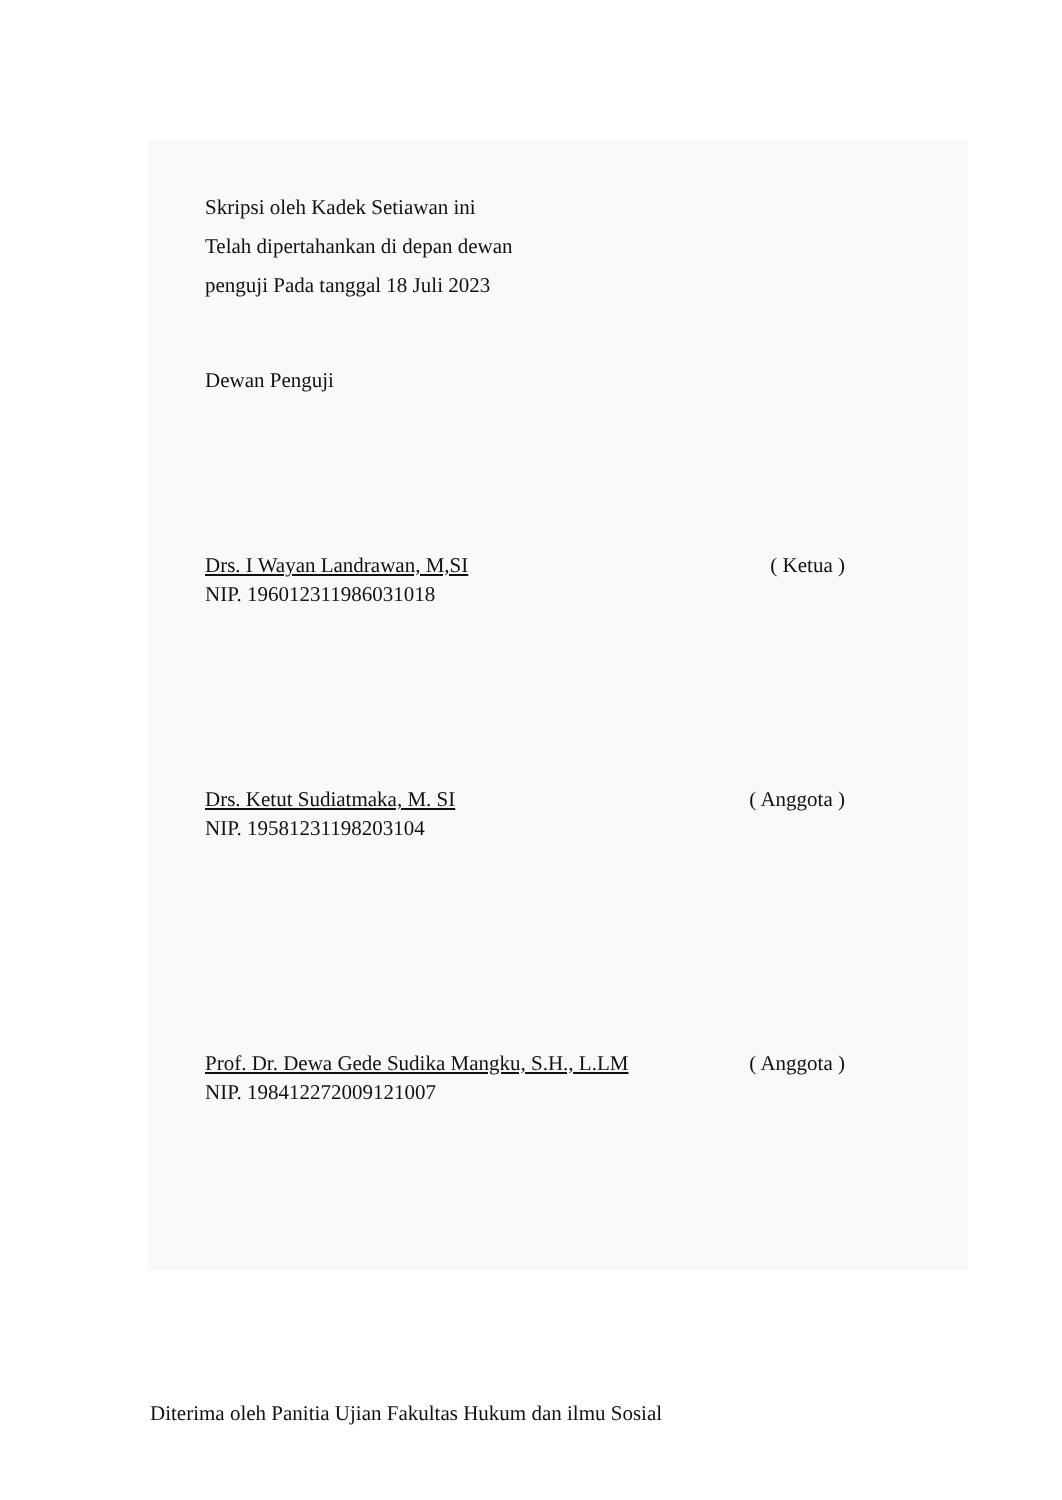Skripsi oleh Kadek Setiawan ini
Telah dipertahankan di depan dewan
penguji Pada tanggal 18 Juli 2023
Dewan Penguji
Drs. I Wayan Landrawan, M,SI ( Ketua )
NIP. 196012311986031018
Drs. Ketut Sudiatmaka, M. SI ( Anggota )
NIP. 19581231198203104
Prof. Dr. Dewa Gede Sudika Mangku, S.H., L.LM ( Anggota )
NIP. 198412272009121007
Diterima oleh Panitia Ujian Fakultas Hukum dan ilmu Sosial